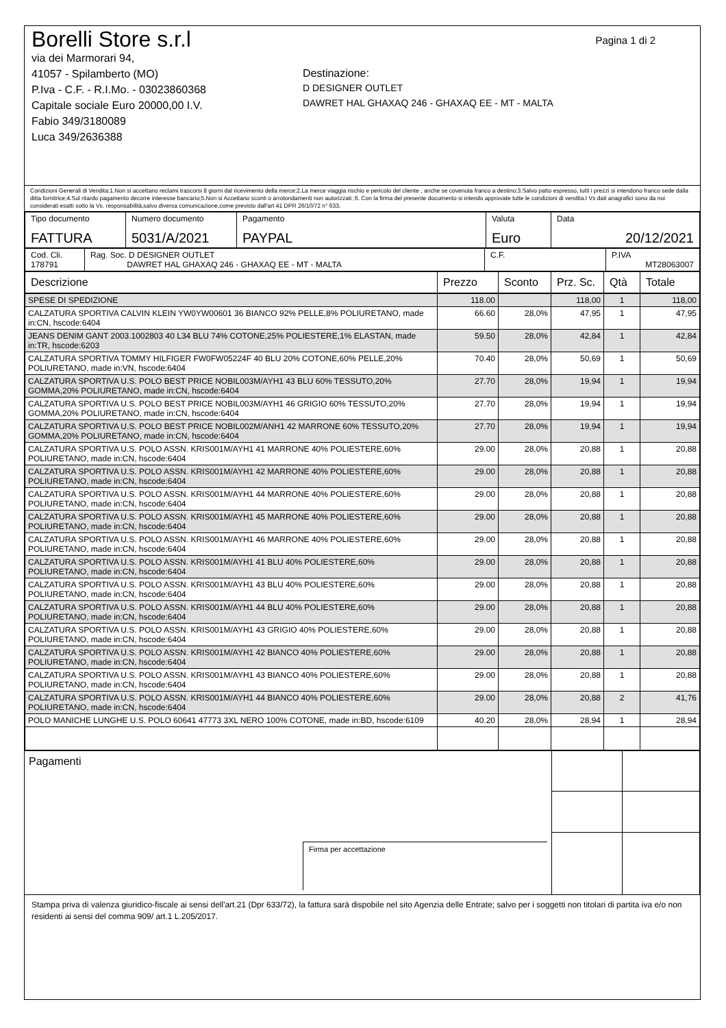Pagina 1 di 2
Borelli Store s.r.l
via dei Marmorari 94,
41057 - Spilamberto (MO)
P.Iva - C.F. - R.I.Mo. - 03023860368
Capitale sociale Euro 20000,00 I.V.
Fabio 349/3180089
Luca 349/2636388
Destinazione:
D DESIGNER OUTLET
DAWRET HAL GHAXAQ 246 - GHAXAQ EE - MT - MALTA
Condizioni Generali di Vendita:1.Non si accettano reclami trascorsi 8 giorni dal ricevimento della merce;2.La merce viaggia rischio e pericolo del cliente , anche se covenuta franco a destino;3.Salvo patto espresso, tutti i prezzi si intendono franco sede dalla ditta fornitrice;4.Sul ritardo pagamento decorre interesse bancario;5.Non si Accettano sconti o arrotondamenti non autorizzati ;6. Con la firma del presente documento si intendo approvate tutte le condizioni di vendita.I Vs dati anagrafici sono da noi considerati esatti sotto la Vs. responsabilità,salvo diversa comunicazione,come previsto dall'art 41 DPR 26/10/72 n° 633.
| Tipo documento FATTURA | Numero documento 5031/A/2021 | Pagamento PAYPAL | Valuta Euro | Data 20/12/2021 |
| Cod. Cli. 178791 | Rag. Soc. D DESIGNER OUTLET DAWRET HAL GHAXAQ 246 - GHAXAQ EE - MT - MALTA | C.F. | P.IVA MT28063007 |
| Descrizione | Prezzo | Sconto | Prz. Sc. | Qtà | Totale |
| --- | --- | --- | --- | --- | --- |
| SPESE DI SPEDIZIONE | 118.00 | | 118,00 | 1 | 118,00 |
| CALZATURA SPORTIVA CALVIN KLEIN YW0YW00601 36 BIANCO 92% PELLE,8% POLIURETANO, made in:CN, hscode:6404 | 66.60 | 28,0% | 47,95 | 1 | 47,95 |
| JEANS DENIM GANT 2003.1002803 40 L34 BLU 74% COTONE,25% POLIESTERE,1% ELASTAN, made in:TR, hscode:6203 | 59.50 | 28,0% | 42,84 | 1 | 42,84 |
| CALZATURA SPORTIVA TOMMY HILFIGER FW0FW05224F 40 BLU 20% COTONE,60% PELLE,20% POLIURETANO, made in:VN, hscode:6404 | 70.40 | 28,0% | 50,69 | 1 | 50,69 |
| CALZATURA SPORTIVA U.S. POLO BEST PRICE NOBIL003M/AYH1 43 BLU 60% TESSUTO,20% GOMMA,20% POLIURETANO, made in:CN, hscode:6404 | 27.70 | 28,0% | 19,94 | 1 | 19,94 |
| CALZATURA SPORTIVA U.S. POLO BEST PRICE NOBIL003M/AYH1 46 GRIGIO 60% TESSUTO,20% GOMMA,20% POLIURETANO, made in:CN, hscode:6404 | 27.70 | 28,0% | 19,94 | 1 | 19,94 |
| CALZATURA SPORTIVA U.S. POLO BEST PRICE NOBIL002M/ANH1 42 MARRONE 60% TESSUTO,20% GOMMA,20% POLIURETANO, made in:CN, hscode:6404 | 27.70 | 28,0% | 19,94 | 1 | 19,94 |
| CALZATURA SPORTIVA U.S. POLO ASSN. KRIS001M/AYH1 41 MARRONE 40% POLIESTERE,60% POLIURETANO, made in:CN, hscode:6404 | 29.00 | 28,0% | 20,88 | 1 | 20,88 |
| CALZATURA SPORTIVA U.S. POLO ASSN. KRIS001M/AYH1 42 MARRONE 40% POLIESTERE,60% POLIURETANO, made in:CN, hscode:6404 | 29.00 | 28,0% | 20,88 | 1 | 20,88 |
| CALZATURA SPORTIVA U.S. POLO ASSN. KRIS001M/AYH1 44 MARRONE 40% POLIESTERE,60% POLIURETANO, made in:CN, hscode:6404 | 29.00 | 28,0% | 20,88 | 1 | 20,88 |
| CALZATURA SPORTIVA U.S. POLO ASSN. KRIS001M/AYH1 45 MARRONE 40% POLIESTERE,60% POLIURETANO, made in:CN, hscode:6404 | 29.00 | 28,0% | 20,88 | 1 | 20,88 |
| CALZATURA SPORTIVA U.S. POLO ASSN. KRIS001M/AYH1 46 MARRONE 40% POLIESTERE,60% POLIURETANO, made in:CN, hscode:6404 | 29.00 | 28,0% | 20,88 | 1 | 20,88 |
| CALZATURA SPORTIVA U.S. POLO ASSN. KRIS001M/AYH1 41 BLU 40% POLIESTERE,60% POLIURETANO, made in:CN, hscode:6404 | 29.00 | 28,0% | 20,88 | 1 | 20,88 |
| CALZATURA SPORTIVA U.S. POLO ASSN. KRIS001M/AYH1 43 BLU 40% POLIESTERE,60% POLIURETANO, made in:CN, hscode:6404 | 29.00 | 28,0% | 20,88 | 1 | 20,88 |
| CALZATURA SPORTIVA U.S. POLO ASSN. KRIS001M/AYH1 44 BLU 40% POLIESTERE,60% POLIURETANO, made in:CN, hscode:6404 | 29.00 | 28,0% | 20,88 | 1 | 20,88 |
| CALZATURA SPORTIVA U.S. POLO ASSN. KRIS001M/AYH1 43 GRIGIO 40% POLIESTERE,60% POLIURETANO, made in:CN, hscode:6404 | 29.00 | 28,0% | 20,88 | 1 | 20,88 |
| CALZATURA SPORTIVA U.S. POLO ASSN. KRIS001M/AYH1 42 BIANCO 40% POLIESTERE,60% POLIURETANO, made in:CN, hscode:6404 | 29.00 | 28,0% | 20,88 | 1 | 20,88 |
| CALZATURA SPORTIVA U.S. POLO ASSN. KRIS001M/AYH1 43 BIANCO 40% POLIESTERE,60% POLIURETANO, made in:CN, hscode:6404 | 29.00 | 28,0% | 20,88 | 1 | 20,88 |
| CALZATURA SPORTIVA U.S. POLO ASSN. KRIS001M/AYH1 44 BIANCO 40% POLIESTERE,60% POLIURETANO, made in:CN, hscode:6404 | 29.00 | 28,0% | 20,88 | 2 | 41,76 |
| POLO MANICHE LUNGHE U.S. POLO 60641 47773 3XL NERO 100% COTONE, made in:BD, hscode:6109 | 40.20 | 28,0% | 28,94 | 1 | 28,94 |
| Pagamenti Firma per accettazione | | |
Stampa priva di valenza giuridico-fiscale ai sensi dell'art.21 (Dpr 633/72), la fattura sarà dispobile nel sito Agenzia delle Entrate; salvo per i soggetti non titolari di partita iva e/o non residenti ai sensi del comma 909/ art.1 L.205/2017.